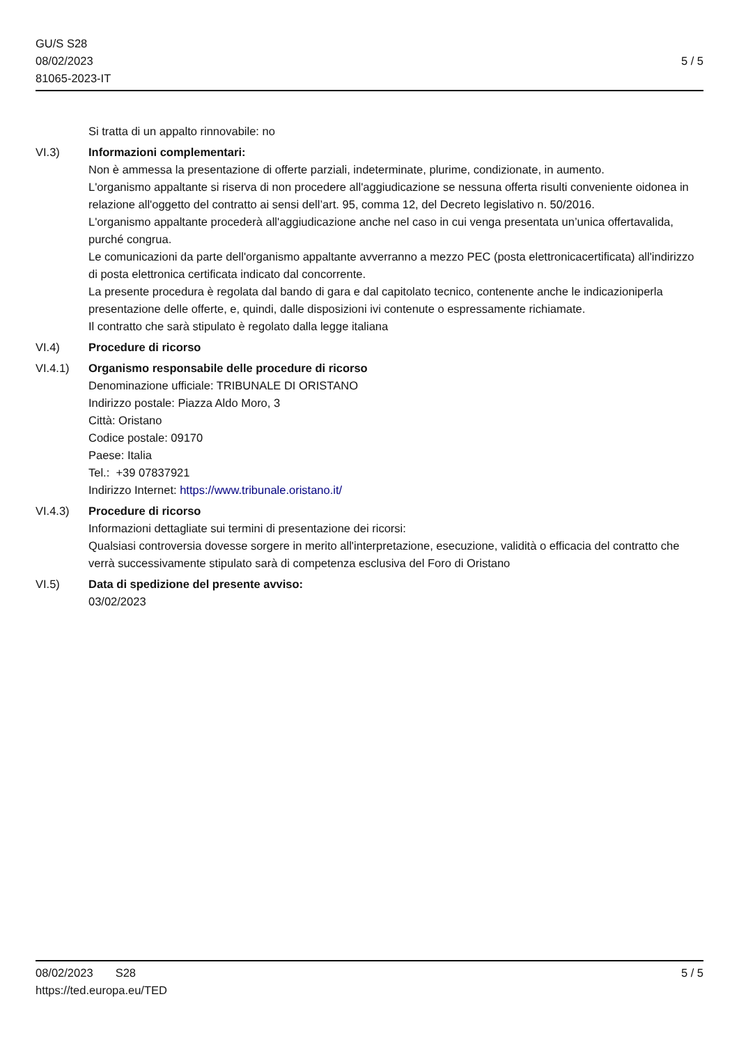GU/S S28
08/02/2023
81065-2023-IT
5 / 5
Si tratta di un appalto rinnovabile: no
VI.3) Informazioni complementari:
Non è ammessa la presentazione di offerte parziali, indeterminate, plurime, condizionate, in aumento.
L'organismo appaltante si riserva di non procedere all'aggiudicazione se nessuna offerta risulti conveniente oidonea in relazione all'oggetto del contratto ai sensi dell’art. 95, comma 12, del Decreto legislativo n. 50/2016.
L'organismo appaltante procederà all'aggiudicazione anche nel caso in cui venga presentata un’unica offertavalida, purché congrua.
Le comunicazioni da parte dell'organismo appaltante avverranno a mezzo PEC (posta elettronicacertificata) all'indirizzo di posta elettronica certificata indicato dal concorrente.
La presente procedura è regolata dal bando di gara e dal capitolato tecnico, contenente anche le indicazioniperla presentazione delle offerte, e, quindi, dalle disposizioni ivi contenute o espressamente richiamate.
Il contratto che sarà stipulato è regolato dalla legge italiana
VI.4) Procedure di ricorso
VI.4.1) Organismo responsabile delle procedure di ricorso
Denominazione ufficiale: TRIBUNALE DI ORISTANO
Indirizzo postale: Piazza Aldo Moro, 3
Città: Oristano
Codice postale: 09170
Paese: Italia
Tel.: +39 07837921
Indirizzo Internet: https://www.tribunale.oristano.it/
VI.4.3) Procedure di ricorso
Informazioni dettagliate sui termini di presentazione dei ricorsi:
Qualsiasi controversia dovesse sorgere in merito all'interpretazione, esecuzione, validità o efficacia del contratto che verrà successivamente stipulato sarà di competenza esclusiva del Foro di Oristano
VI.5) Data di spedizione del presente avviso:
03/02/2023
08/02/2023 S28
https://ted.europa.eu/TED
5 / 5